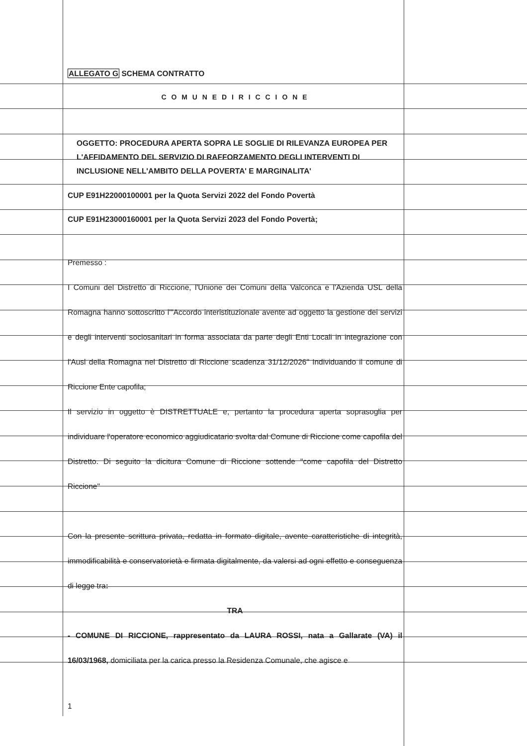ALLEGATO G SCHEMA CONTRATTO
C O M U N E D I R I C C I O N E
OGGETTO: PROCEDURA APERTA SOPRA LE SOGLIE DI RILEVANZA EUROPEA PER L'AFFIDAMENTO DEL SERVIZIO DI RAFFORZAMENTO DEGLI INTERVENTI DI INCLUSIONE NELL'AMBITO DELLA POVERTA' E MARGINALITA'
CUP E91H22000100001 per la Quota Servizi 2022 del Fondo Povertà
CUP E91H23000160001 per la Quota Servizi 2023 del Fondo Povertà;
Premesso :
I Comuni del Distretto di Riccione, l'Unione dei Comuni della Valconca e l'Azienda USL della Romagna hanno sottoscritto l'"Accordo interistituzionale avente ad oggetto la gestione dei servizi e degli interventi sociosanitari in forma associata da parte degli Enti Locali in integrazione con l'Ausl della Romagna nel Distretto di Riccione scadenza 31/12/2026" Individuando il comune di Riccione Ente capofila;
Il servizio in oggetto è DISTRETTUALE e, pertanto la procedura aperta soprasoglia per individuare l'operatore economico aggiudicatario svolta dal Comune di Riccione come capofila del Distretto. Di seguito la dicitura Comune di Riccione sottende "come capofila del Distretto Riccione"
Con la presente scrittura privata, redatta in formato digitale, avente caratteristiche di integrità, immodificabilità e conservatorietà e firmata digitalmente, da valersi ad ogni effetto e conseguenza di legge tra:
TRA
- COMUNE DI RICCIONE, rappresentato da LAURA ROSSI, nata a Gallarate (VA) il 16/03/1968, domiciliata per la carica presso la Residenza Comunale, che agisce e
1